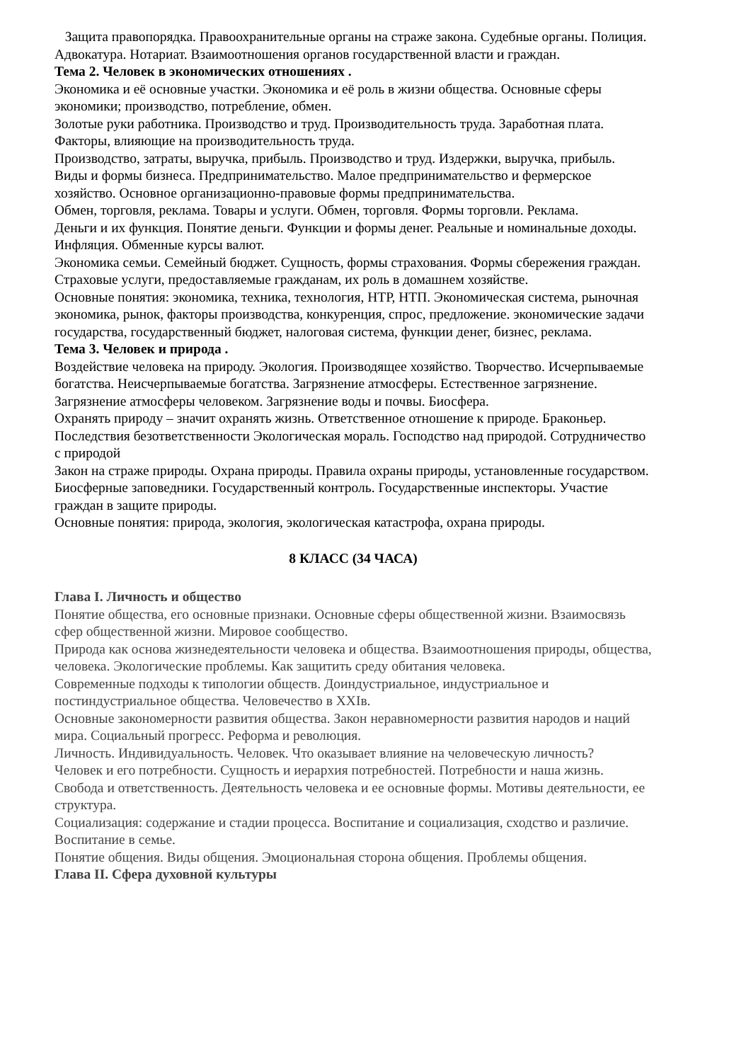Защита правопорядка. Правоохранительные органы на страже закона. Судебные органы. Полиция. Адвокатура. Нотариат. Взаимоотношения органов государственной власти и граждан.
Тема 2. Человек в экономических отношениях .
Экономика и её основные участки. Экономика и её роль в жизни общества. Основные сферы экономики; производство, потребление, обмен.
Золотые руки работника. Производство и труд. Производительность труда. Заработная плата. Факторы, влияющие на производительность труда.
Производство, затраты, выручка, прибыль. Производство и труд. Издержки, выручка, прибыль.
Виды и формы бизнеса. Предпринимательство. Малое предпринимательство и фермерское хозяйство. Основное организационно-правовые формы предпринимательства.
Обмен, торговля, реклама. Товары и услуги. Обмен, торговля. Формы торговли. Реклама.
Деньги и их функция. Понятие деньги. Функции и формы денег. Реальные и номинальные доходы. Инфляция. Обменные курсы валют.
Экономика семьи. Семейный бюджет. Сущность, формы страхования. Формы сбережения граждан. Страховые услуги, предоставляемые гражданам, их роль в домашнем хозяйстве.
Основные понятия: экономика, техника, технология, НТР, НТП. Экономическая система, рыночная экономика, рынок, факторы производства, конкуренция, спрос, предложение. экономические задачи государства, государственный бюджет, налоговая система, функции денег, бизнес, реклама.
Тема 3. Человек и природа .
Воздействие человека на природу. Экология. Производящее хозяйство. Творчество. Исчерпываемые богатства. Неисчерпываемые богатства. Загрязнение атмосферы. Естественное загрязнение. Загрязнение атмосферы человеком. Загрязнение воды и почвы. Биосфера.
Охранять природу – значит охранять жизнь. Ответственное отношение к природе. Браконьер. Последствия безответственности Экологическая мораль. Господство над природой. Сотрудничество с природой
Закон на страже природы. Охрана природы. Правила охраны природы, установленные государством. Биосферные заповедники. Государственный контроль. Государственные инспекторы. Участие граждан в защите природы.
Основные понятия: природа, экология, экологическая катастрофа, охрана природы.
8 КЛАСС (34 ЧАСА)
Глава I. Личность и общество
Понятие общества, его основные признаки. Основные сферы общественной жизни. Взаимосвязь сфер общественной жизни. Мировое сообщество.
Природа как основа жизнедеятельности человека и общества. Взаимоотношения природы, общества, человека. Экологические проблемы. Как защитить среду обитания человека.
Современные подходы к типологии обществ. Доиндустриальное, индустриальное и постиндустриальное общества. Человечество в XXIв.
Основные закономерности развития общества. Закон неравномерности развития народов и наций мира. Социальный прогресс. Реформа и революция.
Личность. Индивидуальность. Человек. Что оказывает влияние на человеческую личность?
Человек и его потребности. Сущность и иерархия потребностей. Потребности и наша жизнь. Свобода и ответственность. Деятельность человека и ее основные формы. Мотивы деятельности, ее структура.
Социализация: содержание и стадии процесса. Воспитание и социализация, сходство и различие. Воспитание в семье.
Понятие общения. Виды общения. Эмоциональная сторона общения. Проблемы общения.
Глава II. Сфера духовной культуры